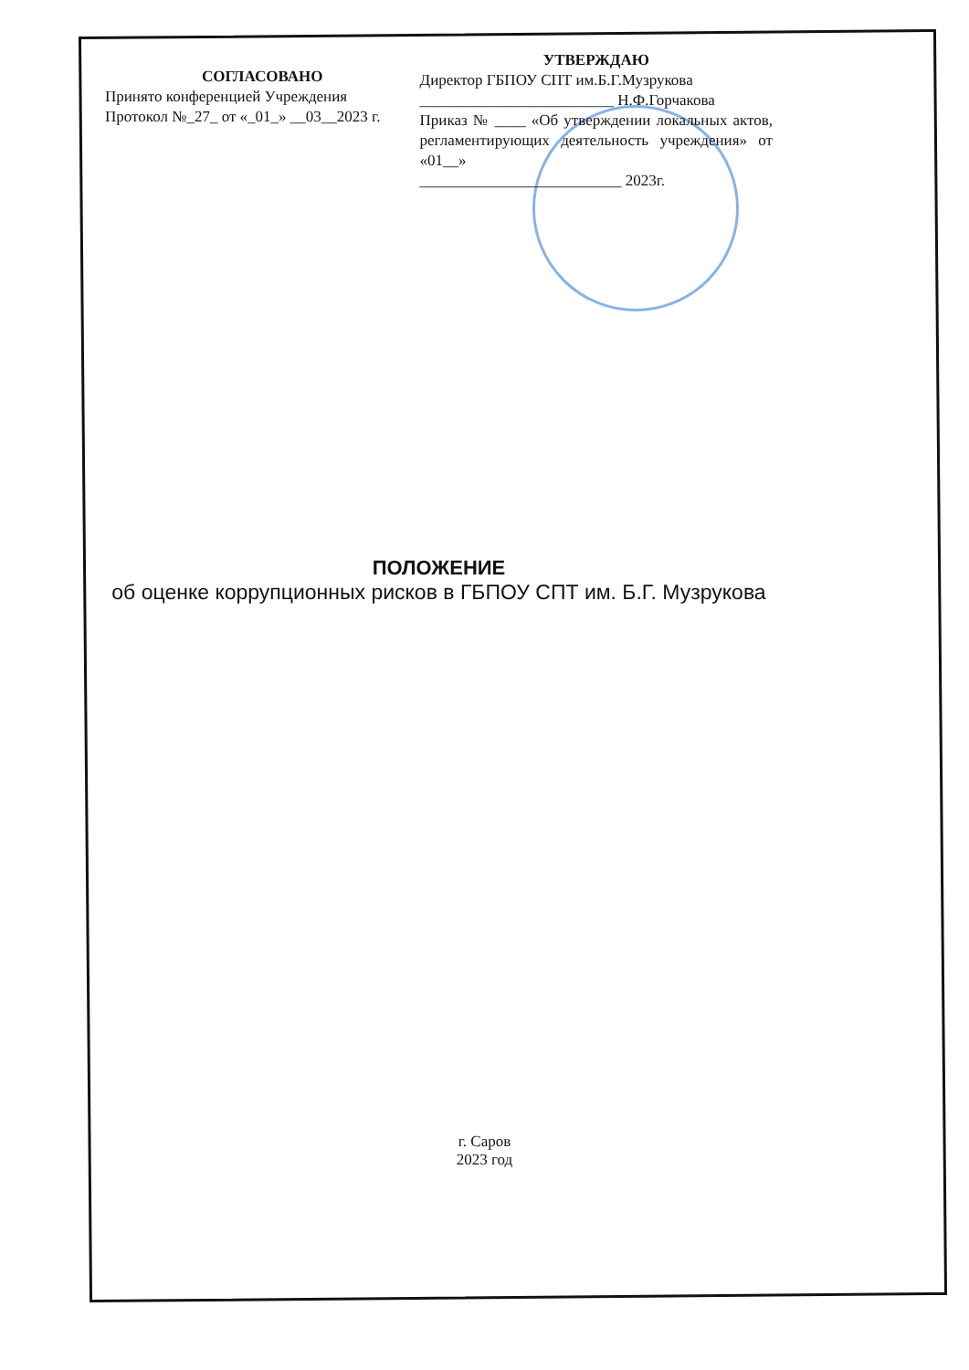СОГЛАСОВАНО
Принято конференцией Учреждения
Протокол №_27_ от «_01_» __03__2023 г.
УТВЕРЖДАЮ
Директор ГБПОУ СПТ им.Б.Г.Музрукова
_________________________ Н.Ф.Горчакова
Приказ № ____ «Об утверждении локальных актов, регламентирующих деятельность учреждения» от «01__»
__________________________ 2023г.
ПОЛОЖЕНИЕ
об оценке коррупционных рисков в ГБПОУ СПТ им. Б.Г. Музрукова
г. Саров
2023 год